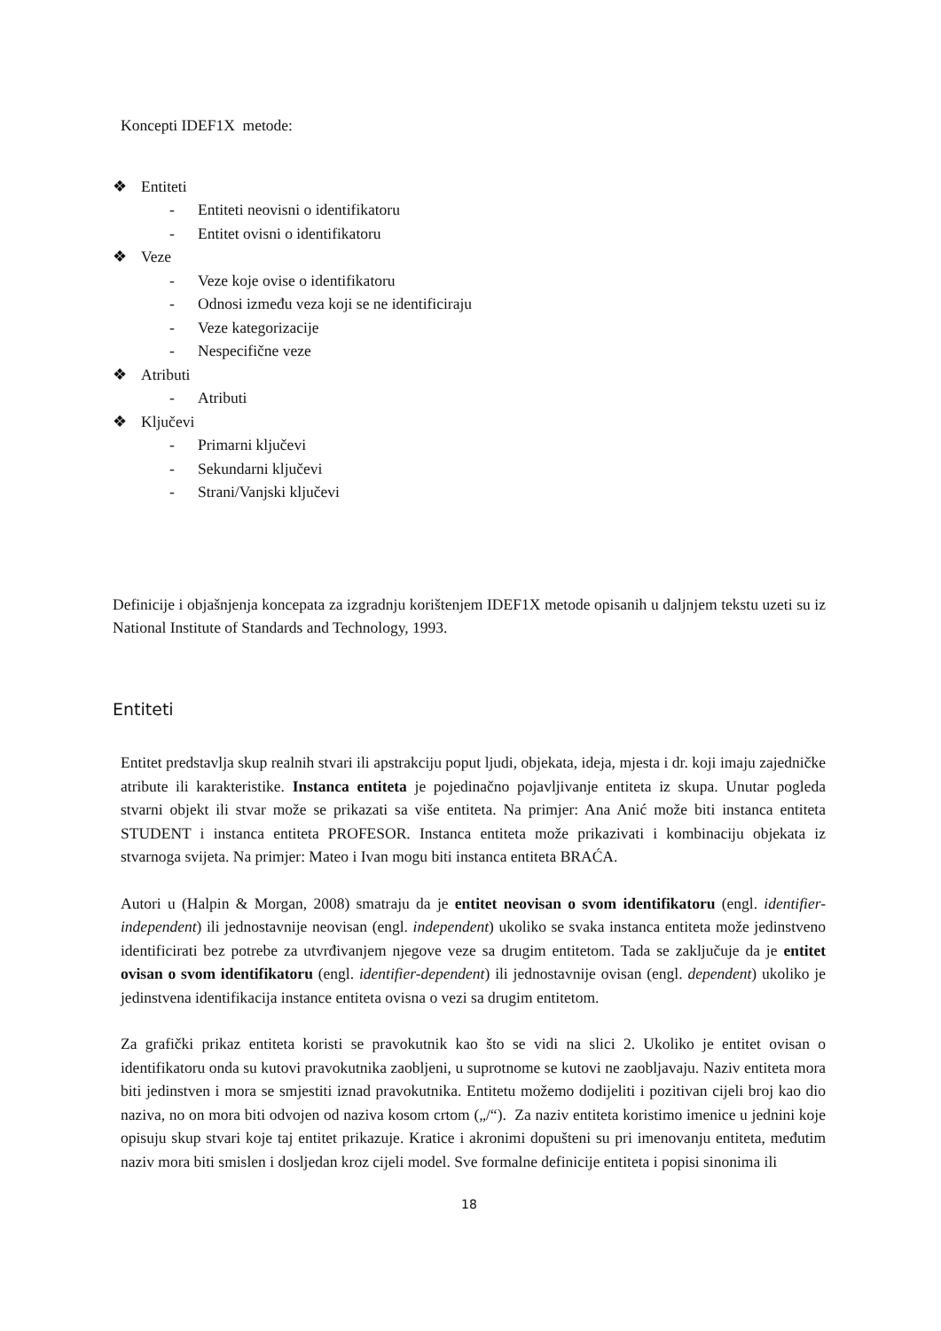Koncepti IDEF1X metode:
❖ Entiteti
- Entiteti neovisni o identifikatoru
- Entitet ovisni o identifikatoru
❖ Veze
- Veze koje ovise o identifikatoru
- Odnosi između veza koji se ne identificiraju
- Veze kategorizacije
- Nespecifične veze
❖ Atributi
- Atributi
❖ Ključevi
- Primarni ključevi
- Sekundarni ključevi
- Strani/Vanjski ključevi
Definicije i objašnjenja koncepata za izgradnju korištenjem IDEF1X metode opisanih u daljnjem tekstu uzeti su iz National Institute of Standards and Technology, 1993.
Entiteti
Entitet predstavlja skup realnih stvari ili apstrakciju poput ljudi, objekata, ideja, mjesta i dr. koji imaju zajedničke atribute ili karakteristike. Instanca entiteta je pojedinačno pojavljivanje entiteta iz skupa. Unutar pogleda stvarni objekt ili stvar može se prikazati sa više entiteta. Na primjer: Ana Anić može biti instanca entiteta STUDENT i instanca entiteta PROFESOR. Instanca entiteta može prikazivati i kombinaciju objekata iz stvarnoga svijeta. Na primjer: Mateo i Ivan mogu biti instanca entiteta BRAĆA.
Autori u (Halpin & Morgan, 2008) smatraju da je entitet neovisan o svom identifikatoru (engl. identifier-independent) ili jednostavnije neovisan (engl. independent) ukoliko se svaka instanca entiteta može jedinstveno identificirati bez potrebe za utvrđivanjem njegove veze sa drugim entitetom. Tada se zaključuje da je entitet ovisan o svom identifikatoru (engl. identifier-dependent) ili jednostavnije ovisan (engl. dependent) ukoliko je jedinstvena identifikacija instance entiteta ovisna o vezi sa drugim entitetom.
Za grafički prikaz entiteta koristi se pravokutnik kao što se vidi na slici 2. Ukoliko je entitet ovisan o identifikatoru onda su kutovi pravokutnika zaobljeni, u suprotnome se kutovi ne zaobljavaju. Naziv entiteta mora biti jedinstven i mora se smjestiti iznad pravokutnika. Entitetu možemo dodijeliti i pozitivan cijeli broj kao dio naziva, no on mora biti odvojen od naziva kosom crtom („/“). Za naziv entiteta koristimo imenice u jednini koje opisuju skup stvari koje taj entitet prikazuje. Kratice i akronimi dopušteni su pri imenovanju entiteta, međutim naziv mora biti smislen i dosljedan kroz cijeli model. Sve formalne definicije entiteta i popisi sinonima ili
18